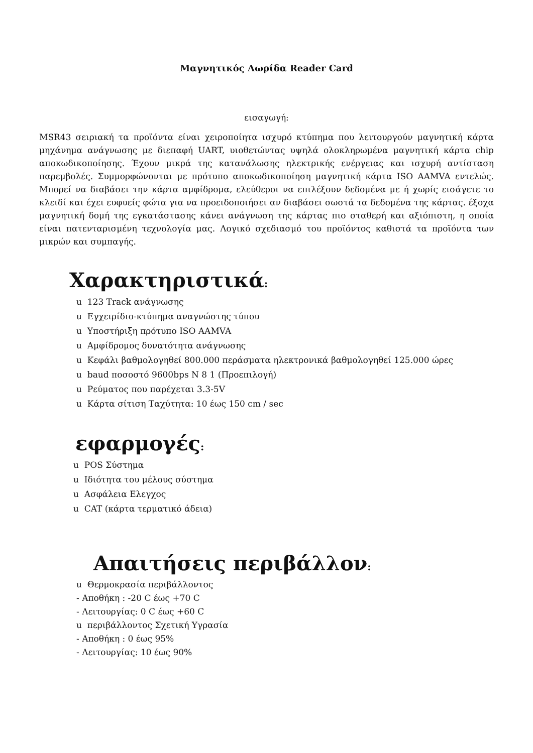Μαγνητικός Λωρίδα Reader Card
εισαγωγή:
MSR43 σειριακή τα προϊόντα είναι χειροποίητα ισχυρό κτύπημα που λειτουργούν μαγνητική κάρτα μηχάνημα ανάγνωσης με διεπαφή UART, υιοθετώντας υψηλά ολοκληρωμένα μαγνητική κάρτα chip αποκωδικοποίησης. Έχουν μικρά της κατανάλωσης ηλεκτρικής ενέργειας και ισχυρή αντίσταση παρεμβολές. Συμμορφώνονται με πρότυπο αποκωδικοποίηση μαγνητική κάρτα ISO AAMVA εντελώς. Μπορεί να διαβάσει την κάρτα αμφίδρομα, ελεύθεροι να επιλέξουν δεδομένα με ή χωρίς εισάγετε το κλειδί και έχει ευφυείς φώτα για να προειδοποιήσει αν διαβάσει σωστά τα δεδομένα της κάρτας. έξοχα μαγνητική δομή της εγκατάστασης κάνει ανάγνωση της κάρτας πιο σταθερή και αξιόπιστη, η οποία είναι πατενταρισμένη τεχνολογία μας. Λογικό σχεδιασμό του προϊόντος καθιστά τα προϊόντα των μικρών και συμπαγής.
Χαρακτηριστικά:
u 123 Track ανάγνωσης
u Εγχειρίδιο-κτύπημα αναγνώστης τύπου
u Υποστήριξη πρότυπο ISO AAMVA
u Αμφίδρομος δυνατότητα ανάγνωσης
u Κεφάλι βαθμολογηθεί 800.000 περάσματα ηλεκτρονικά βαθμολογηθεί 125.000 ώρες
u baud ποσοστό 9600bps N 8 1 (Προεπιλογή)
u Ρεύματος που παρέχεται 3.3-5V
u Κάρτα σίτιση Ταχύτητα: 10 έως 150 cm / sec
εφαρμογές:
u POS Σύστημα
u Ιδιότητα του μέλους σύστημα
u Ασφάλεια Ελεγχος
u CAT (κάρτα τερματικό άδεια)
Απαιτήσεις περιβάλλον:
u Θερμοκρασία περιβάλλοντος
- Αποθήκη : -20 C έως +70 C
- Λειτουργίας: 0 C έως +60 C
u περιβάλλοντος Σχετική Υγρασία
- Αποθήκη : 0 έως 95%
- Λειτουργίας: 10 έως 90%